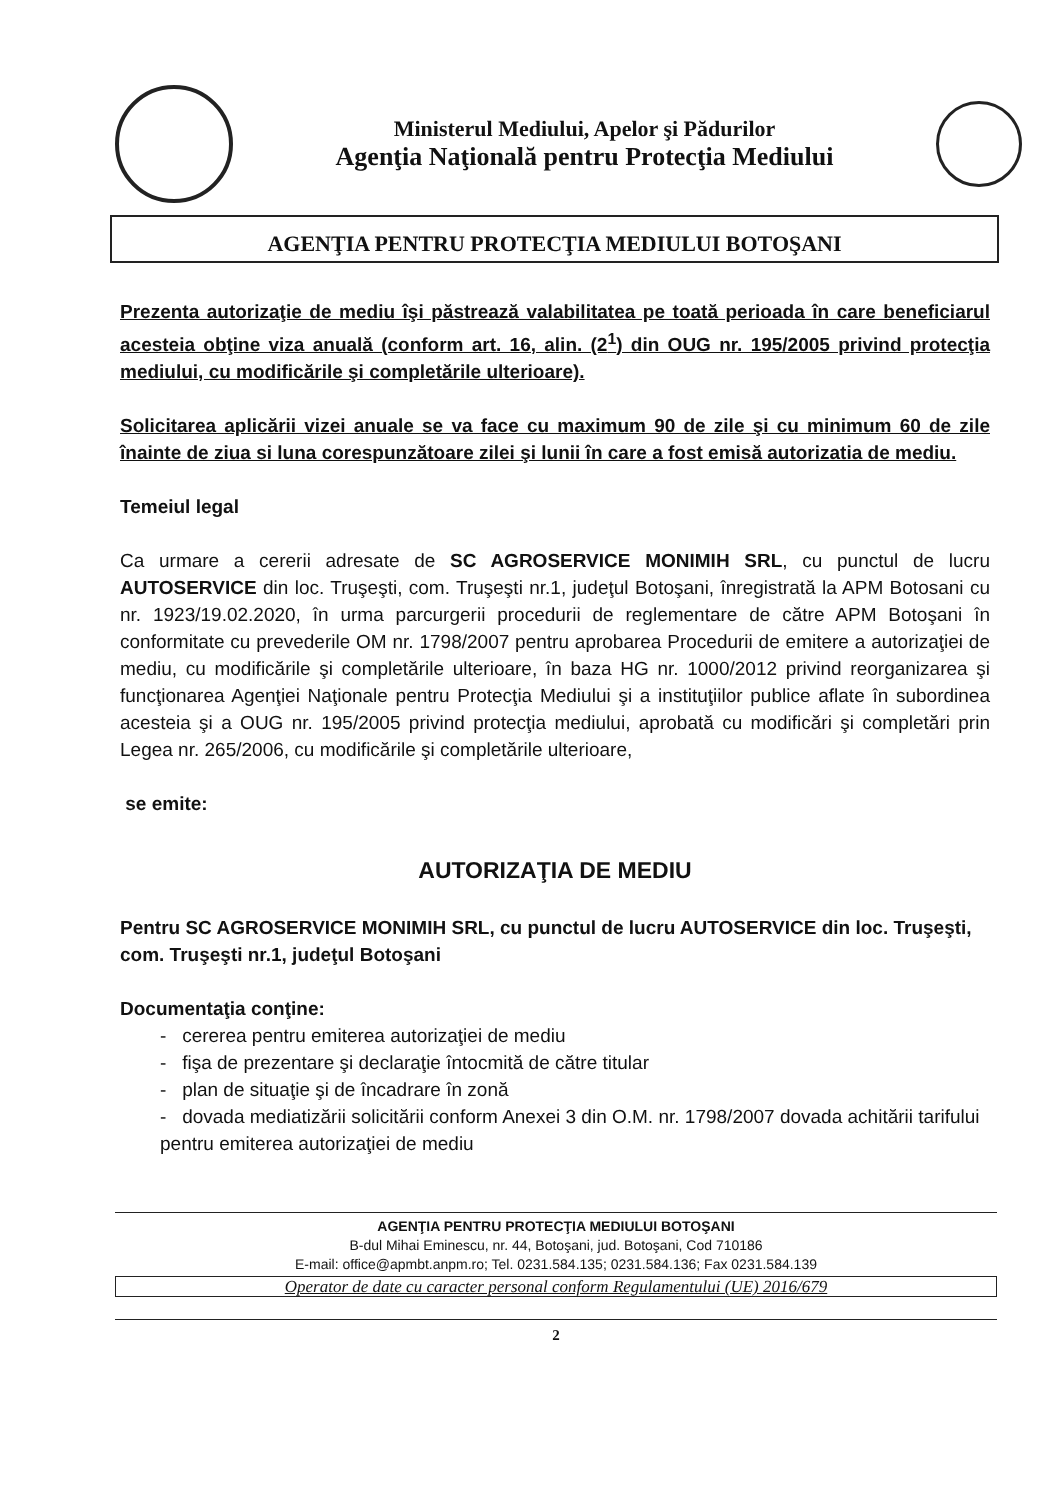Ministerul Mediului, Apelor şi Pădurilor
Agenţia Naţională pentru Protecţia Mediului
AGENŢIA PENTRU PROTECŢIA MEDIULUI BOTOŞANI
Prezenta autorizaţie de mediu îşi păstrează valabilitatea pe toată perioada în care beneficiarul acesteia obţine viza anuală (conform art. 16, alin. (2<sup>1</sup>) din OUG nr. 195/2005 privind protecţia mediului, cu modificările şi completările ulterioare).
Solicitarea aplicării vizei anuale se va face cu maximum 90 de zile şi cu minimum 60 de zile înainte de ziua si luna corespunzătoare zilei şi lunii în care a fost emisă autorizatia de mediu.
Temeiul legal
Ca urmare a cererii adresate de SC AGROSERVICE MONIMIH SRL, cu punctul de lucru AUTOSERVICE din loc. Truşeşti, com. Truşeşti nr.1, judeţul Botoşani, înregistrată la APM Botosani cu nr. 1923/19.02.2020, în urma parcurgerii procedurii de reglementare de către APM Botoşani în conformitate cu prevederile OM nr. 1798/2007 pentru aprobarea Procedurii de emitere a autorizaţiei de mediu, cu modificările şi completările ulterioare, în baza HG nr. 1000/2012 privind reorganizarea şi funcţionarea Agenţiei Naţionale pentru Protecţia Mediului şi a instituţiilor publice aflate în subordinea acesteia şi a OUG nr. 195/2005 privind protecţia mediului, aprobată cu modificări şi completări prin Legea nr. 265/2006, cu modificările şi completările ulterioare,
se emite:
AUTORIZAŢIA DE MEDIU
Pentru SC AGROSERVICE MONIMIH SRL, cu punctul de lucru AUTOSERVICE din loc. Truşeşti, com. Truşeşti nr.1, judeţul Botoşani
Documentaţia conţine:
- cererea pentru emiterea autorizaţiei de mediu
- fişa de prezentare şi declaraţie întocmită de către titular
- plan de situaţie şi de încadrare în zonă
- dovada mediatizării solicitării conform Anexei 3 din O.M. nr. 1798/2007 dovada achitării tarifului pentru emiterea autorizaţiei de mediu
AGENŢIA PENTRU PROTECŢIA MEDIULUI BOTOŞANI
B-dul Mihai Eminescu, nr. 44, Botoşani, jud. Botoşani, Cod 710186
E-mail: office@apmbt.anpm.ro; Tel. 0231.584.135; 0231.584.136; Fax 0231.584.139
Operator de date cu caracter personal conform Regulamentului (UE) 2016/679
2